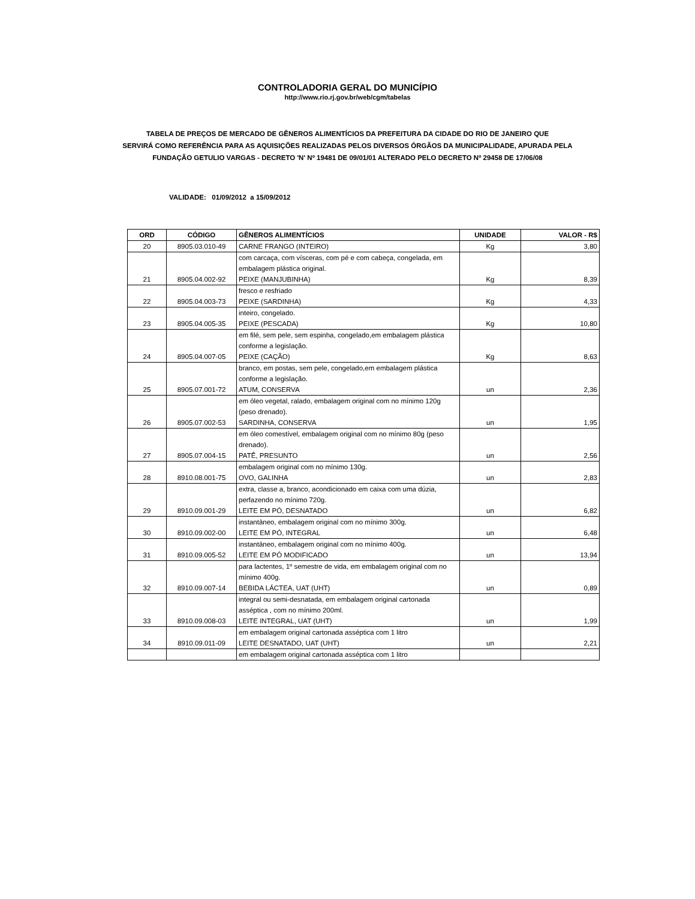CONTROLADORIA GERAL DO MUNICÍPIO
http://www.rio.rj.gov.br/web/cgm/tabelas
TABELA DE PREÇOS DE MERCADO DE GÊNEROS ALIMENTÍCIOS DA PREFEITURA DA CIDADE DO RIO DE JANEIRO QUE
SERVIRÁ COMO REFERÊNCIA PARA AS AQUISIÇÕES REALIZADAS PELOS DIVERSOS ÓRGÃOS DA MUNICIPALIDADE, APURADA PELA
FUNDAÇÃO GETULIO VARGAS - DECRETO 'N' Nº 19481 DE 09/01/01 ALTERADO PELO DECRETO Nº 29458 DE 17/06/08
VALIDADE: 01/09/2012 a 15/09/2012
| ORD | CÓDIGO | GÊNEROS ALIMENTÍCIOS | UNIDADE | VALOR - R$ |
| --- | --- | --- | --- | --- |
| 20 | 8905.03.010-49 | CARNE FRANGO (INTEIRO) | Kg | 3,80 |
| | | com carcaça, com vísceras, com pé e com cabeça, congelada, em embalagem plástica original. | | |
| 21 | 8905.04.002-92 | PEIXE (MANJUBINHA) | Kg | 8,39 |
| | | fresco e resfriado | | |
| 22 | 8905.04.003-73 | PEIXE (SARDINHA) | Kg | 4,33 |
| | | inteiro, congelado. | | |
| 23 | 8905.04.005-35 | PEIXE (PESCADA) | Kg | 10,80 |
| | | em filé, sem pele, sem espinha, congelado,em embalagem plástica conforme a legislação. | | |
| 24 | 8905.04.007-05 | PEIXE (CAÇÃO) | Kg | 8,63 |
| | | branco, em postas, sem pele, congelado,em embalagem plástica conforme a legislação. | | |
| 25 | 8905.07.001-72 | ATUM, CONSERVA | un | 2,36 |
| | | em óleo vegetal, ralado, embalagem original com no mínimo 120g (peso drenado). | | |
| 26 | 8905.07.002-53 | SARDINHA, CONSERVA | un | 1,95 |
| | | em óleo comestível, embalagem original com no mínimo 80g (peso drenado). | | |
| 27 | 8905.07.004-15 | PATÊ, PRESUNTO | un | 2,56 |
| | | embalagem original com no mínimo 130g. | | |
| 28 | 8910.08.001-75 | OVO, GALINHA | un | 2,83 |
| | | extra, classe a, branco, acondicionado em caixa com uma dúzia, perfazendo no mínimo 720g. | | |
| 29 | 8910.09.001-29 | LEITE EM PÓ, DESNATADO | un | 6,82 |
| | | instantâneo, embalagem original com no mínimo 300g. | | |
| 30 | 8910.09.002-00 | LEITE EM PÓ, INTEGRAL | un | 6,48 |
| | | instantâneo, embalagem original com no mínimo 400g. | | |
| 31 | 8910.09.005-52 | LEITE EM PÓ MODIFICADO | un | 13,94 |
| | | para lactentes, 1º semestre de vida, em embalagem original com no mínimo 400g. | | |
| 32 | 8910.09.007-14 | BEBIDA LÁCTEA, UAT (UHT) | un | 0,89 |
| | | integral ou semi-desnatada, em embalagem original cartonada asséptica , com no mínimo 200ml. | | |
| 33 | 8910.09.008-03 | LEITE INTEGRAL, UAT (UHT) | un | 1,99 |
| | | em embalagem original cartonada asséptica com 1 litro | | |
| 34 | 8910.09.011-09 | LEITE DESNATADO, UAT (UHT) | un | 2,21 |
| | | em embalagem original cartonada asséptica com 1 litro | | |